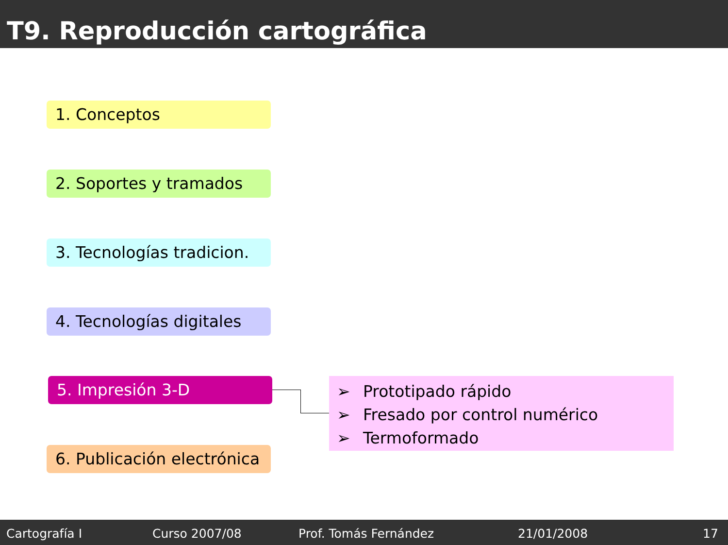T9. Reproducción cartográfica
1. Conceptos
2. Soportes y tramados
3. Tecnologías tradicion.
4. Tecnologías digitales
5. Impresión 3-D
6. Publicación electrónica
➢ Prototipado rápido
➢ Fresado por control numérico
➢ Termoformado
Cartografía I Curso 2007/08 Prof. Tomás Fernández 21/01/2008 17